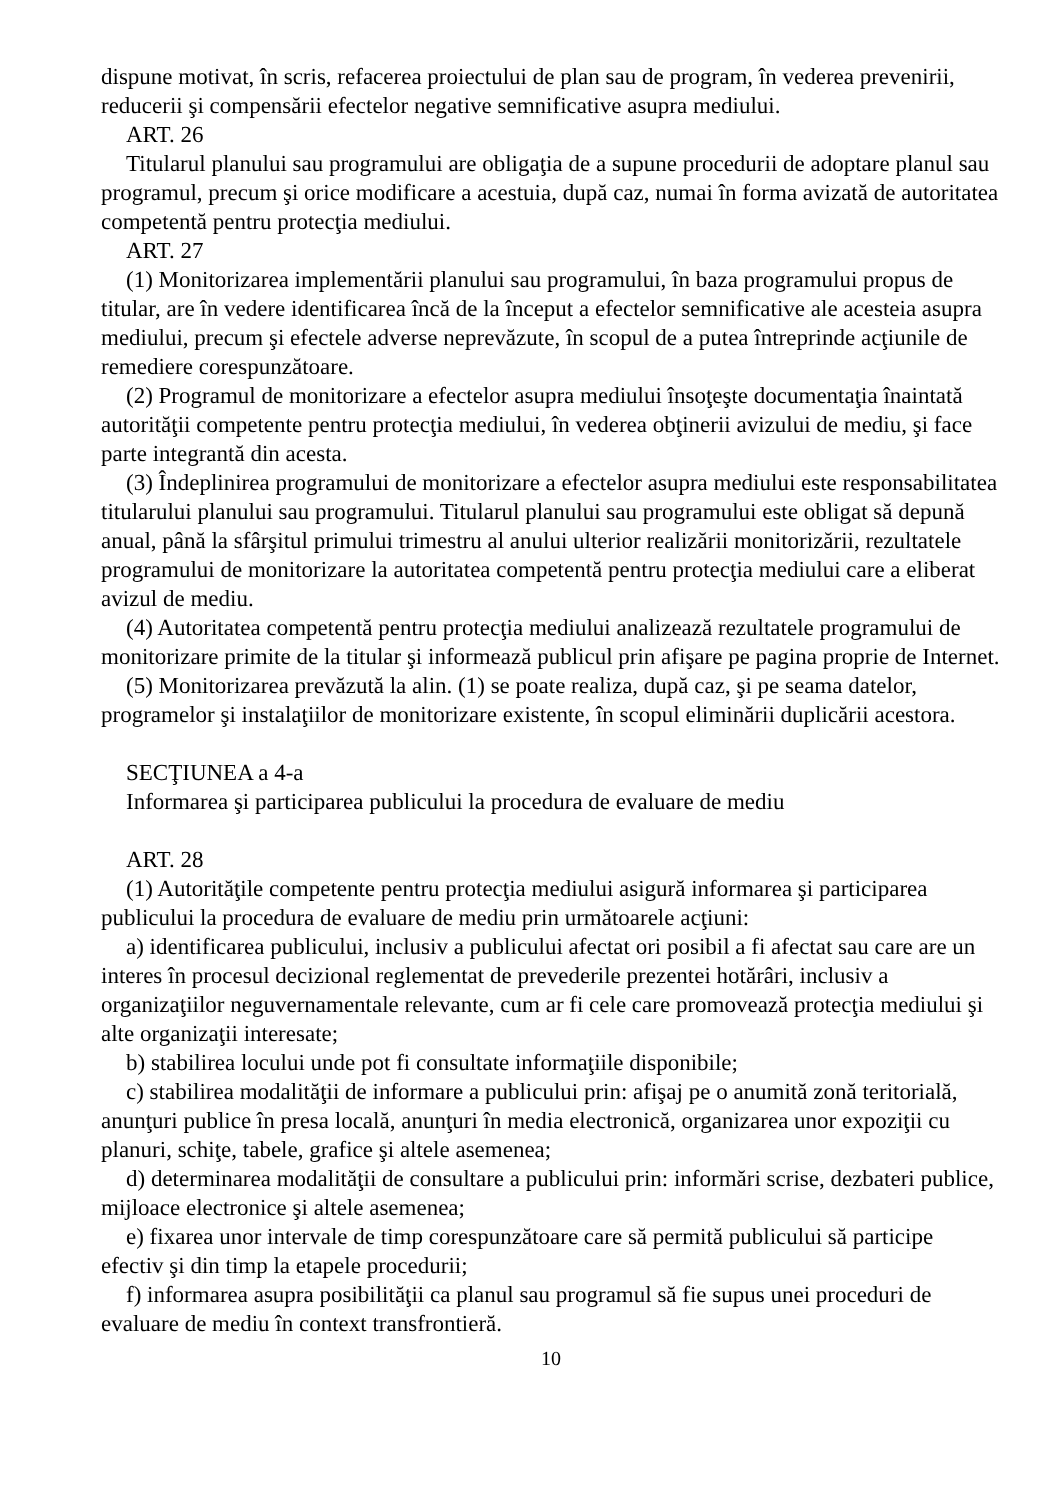dispune motivat, în scris, refacerea proiectului de plan sau de program, în vederea prevenirii, reducerii şi compensării efectelor negative semnificative asupra mediului.
ART. 26
Titularul planului sau programului are obligaţia de a supune procedurii de adoptare planul sau programul, precum şi orice modificare a acestuia, după caz, numai în forma avizată de autoritatea competentă pentru protecţia mediului.
ART. 27
(1) Monitorizarea implementării planului sau programului, în baza programului propus de titular, are în vedere identificarea încă de la început a efectelor semnificative ale acesteia asupra mediului, precum şi efectele adverse neprevăzute, în scopul de a putea întreprinde acţiunile de remediere corespunzătoare.
(2) Programul de monitorizare a efectelor asupra mediului însoţeşte documentaţia înaintată autorităţii competente pentru protecţia mediului, în vederea obţinerii avizului de mediu, şi face parte integrantă din acesta.
(3) Îndeplinirea programului de monitorizare a efectelor asupra mediului este responsabilitatea titularului planului sau programului. Titularul planului sau programului este obligat să depună anual, până la sfârşitul primului trimestru al anului ulterior realizării monitorizării, rezultatele programului de monitorizare la autoritatea competentă pentru protecţia mediului care a eliberat avizul de mediu.
(4) Autoritatea competentă pentru protecţia mediului analizează rezultatele programului de monitorizare primite de la titular şi informează publicul prin afişare pe pagina proprie de Internet.
(5) Monitorizarea prevăzută la alin. (1) se poate realiza, după caz, şi pe seama datelor, programelor şi instalaţiilor de monitorizare existente, în scopul eliminării duplicării acestora.
SECŢIUNEA a 4-a
Informarea şi participarea publicului la procedura de evaluare de mediu
ART. 28
(1) Autorităţile competente pentru protecţia mediului asigură informarea şi participarea publicului la procedura de evaluare de mediu prin următoarele acţiuni:
a) identificarea publicului, inclusiv a publicului afectat ori posibil a fi afectat sau care are un interes în procesul decizional reglementat de prevederile prezentei hotărâri, inclusiv a organizaţiilor neguvernamentale relevante, cum ar fi cele care promovează protecţia mediului şi alte organizaţii interesate;
b) stabilirea locului unde pot fi consultate informaţiile disponibile;
c) stabilirea modalităţii de informare a publicului prin: afişaj pe o anumită zonă teritorială, anunţuri publice în presa locală, anunţuri în media electronică, organizarea unor expoziţii cu planuri, schiţe, tabele, grafice şi altele asemenea;
d) determinarea modalităţii de consultare a publicului prin: informări scrise, dezbateri publice, mijloace electronice şi altele asemenea;
e) fixarea unor intervale de timp corespunzătoare care să permită publicului să participe efectiv şi din timp la etapele procedurii;
f) informarea asupra posibilităţii ca planul sau programul să fie supus unei proceduri de evaluare de mediu în context transfrontieră.
10